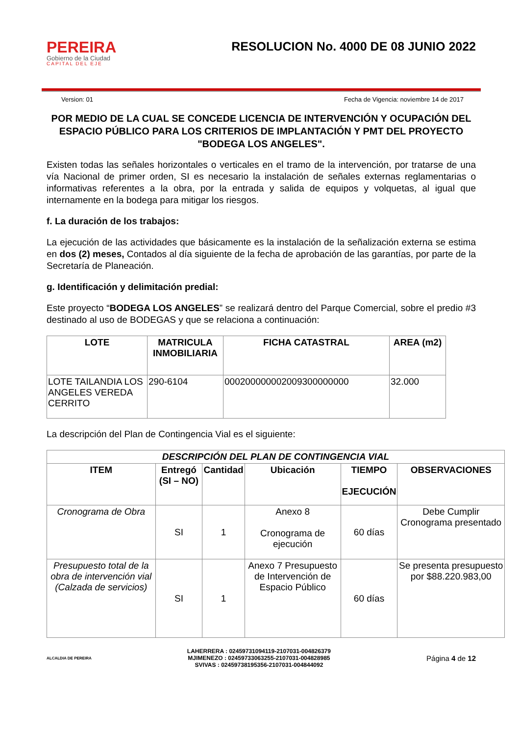PEREIRA
Gobierno de la Ciudad
CAPITAL DEL EJE
RESOLUCION No. 4000 DE 08 JUNIO 2022
Version: 01 Fecha de Vigencia: noviembre 14 de 2017
POR MEDIO DE LA CUAL SE CONCEDE LICENCIA DE INTERVENCIÓN Y OCUPACIÓN DEL ESPACIO PÚBLICO PARA LOS CRITERIOS DE IMPLANTACIÓN Y PMT DEL PROYECTO "BODEGA LOS ANGELES".
Existen todas las señales horizontales o verticales en el tramo de la intervención, por tratarse de una vía Nacional de primer orden, SI es necesario la instalación de señales externas reglamentarias o informativas referentes a la obra, por la entrada y salida de equipos y volquetas, al igual que internamente en la bodega para mitigar los riesgos.
f. La duración de los trabajos:
La ejecución de las actividades que básicamente es la instalación de la señalización externa se estima en dos (2) meses, Contados al día siguiente de la fecha de aprobación de las garantías, por parte de la Secretaría de Planeación.
g. Identificación y delimitación predial:
Este proyecto “BODEGA LOS ANGELES” se realizará dentro del Parque Comercial, sobre el predio #3 destinado al uso de BODEGAS y que se relaciona a continuación:
| LOTE | MATRICULA INMOBILIARIA | FICHA CATASTRAL | AREA (m2) |
| --- | --- | --- | --- |
| LOTE TAILANDIA LOS ANGELES VEREDA CERRITO | 290-6104 | 000200000002009300000000 | 32.000 |
La descripción del Plan de Contingencia Vial es el siguiente:
| DESCRIPCIÓN DEL PLAN DE CONTINGENCIA VIAL | | | | | |
| --- | --- | --- | --- | --- | --- |
| ITEM | Entregó (SI – NO) | Cantidad | Ubicación | TIEMPO EJECUCIÓN | OBSERVACIONES |
| Cronograma de Obra | SI | 1 | Anexo 8 Cronograma de ejecución | 60 días | Debe Cumplir Cronograma presentado |
| Presupuesto total de la obra de intervención vial (Calzada de servicios) | SI | 1 | Anexo 7 Presupuesto de Intervención de Espacio Público | 60 días | Se presenta presupuesto por $88.220.983,00 |
ALCALDIA DE PEREIRA
LAHERRERA : 02459731094119-2107031-004826379
MJIMENEZO : 02459733063255-2107031-004828985
SVIVAS : 02459738195356-2107031-004844092
Página 4 de 12